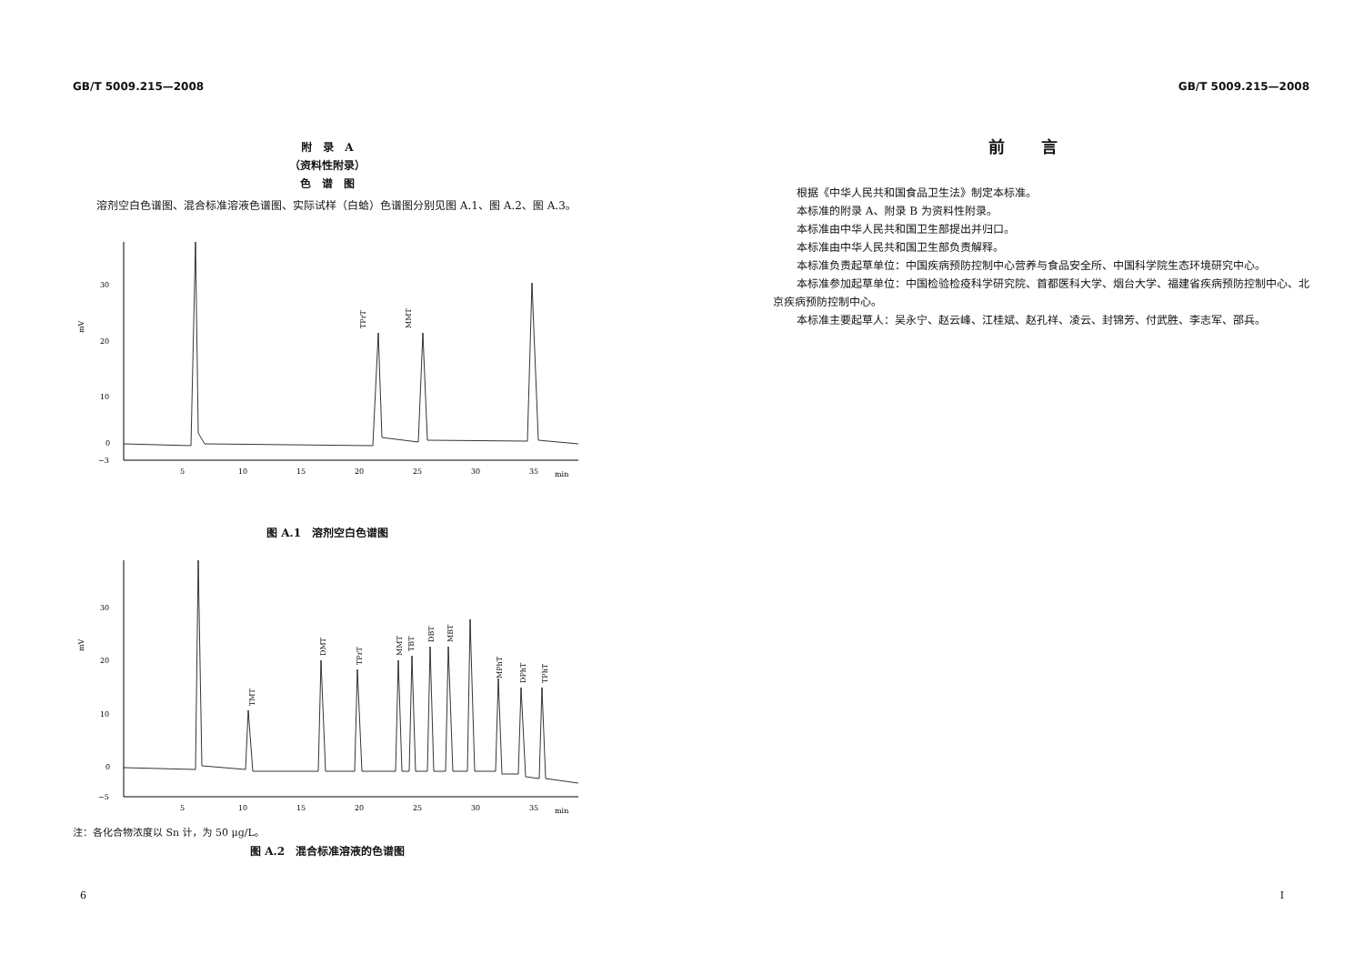GB/T 5009.215—2008
附　录　A
（资料性附录）
色　谱　图
溶剂空白色谱图、混合标准溶液色谱图、实际试样（白蛤）色谱图分别见图 A.1、图 A.2、图 A.3。
30
20
10
0
−3
mV
TPrT
MMT
5
10
15
20
25
30
35
min
图 A.1　溶剂空白色谱图
30
20
10
0
−5
mV
TMT
DMT
TPrT
MMT
TBT
DBT
MBT
MPhT
DPhT
TPhT
5
10
15
20
25
30
35
min
注：各化合物浓度以 Sn 计，为 50 μg/L。
图 A.2　混合标准溶液的色谱图
6
GB/T 5009.215—2008
前言
根据《中华人民共和国食品卫生法》制定本标准。
本标准的附录 A、附录 B 为资料性附录。
本标准由中华人民共和国卫生部提出并归口。
本标准由中华人民共和国卫生部负责解释。
本标准负责起草单位：中国疾病预防控制中心营养与食品安全所、中国科学院生态环境研究中心。
本标准参加起草单位：中国检验检疫科学研究院、首都医科大学、烟台大学、福建省疾病预防控制中心、北京疾病预防控制中心。
本标准主要起草人：吴永宁、赵云峰、江桂斌、赵孔祥、凌云、封锦芳、付武胜、李志军、邵兵。
I